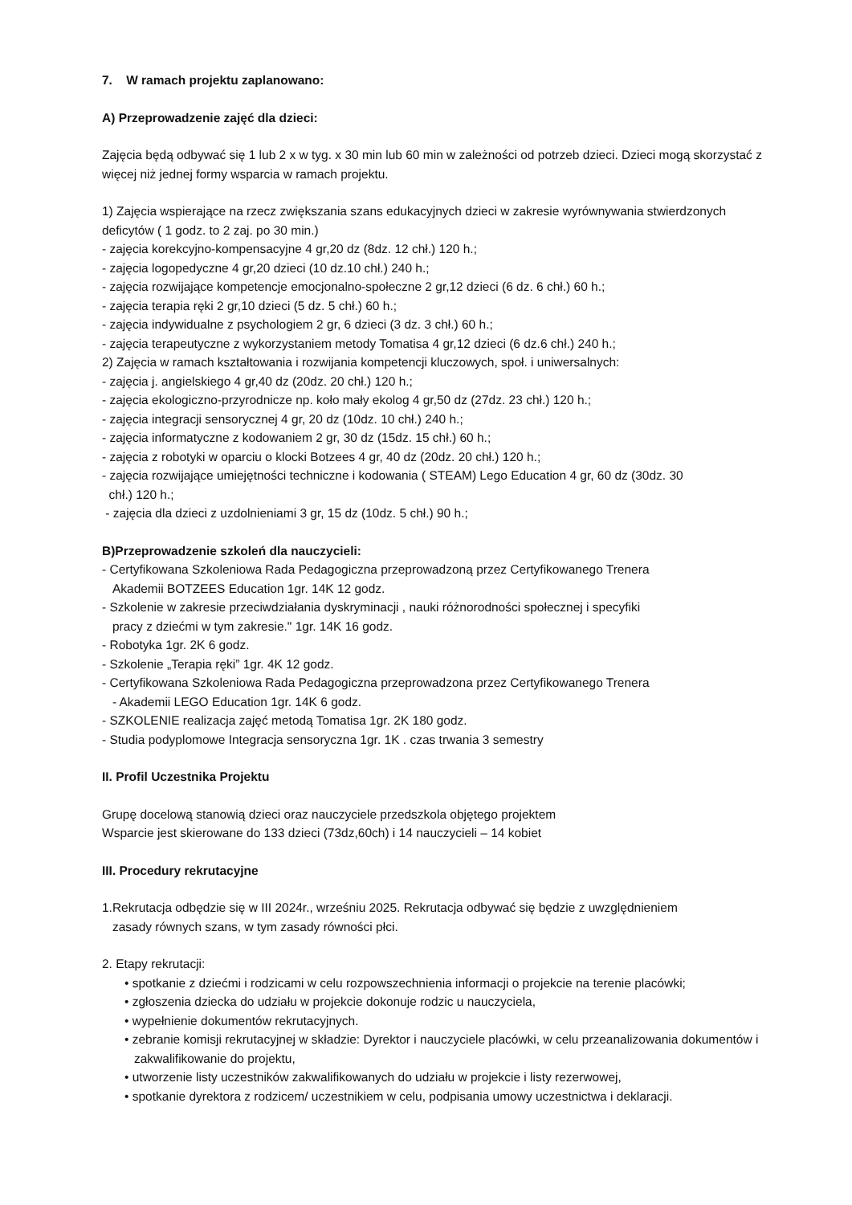7. W ramach projektu zaplanowano:
A) Przeprowadzenie zajęć dla dzieci:
Zajęcia będą odbywać się 1 lub 2 x w tyg. x 30 min lub 60 min w zależności od potrzeb dzieci. Dzieci mogą skorzystać z więcej niż jednej formy wsparcia w ramach projektu.
1) Zajęcia wspierające na rzecz zwiększania szans edukacyjnych dzieci w zakresie wyrównywania stwierdzonych deficytów ( 1 godz. to 2 zaj. po 30 min.)
- zajęcia korekcyjno-kompensacyjne 4 gr,20 dz (8dz. 12 chł.) 120 h.;
- zajęcia logopedyczne 4 gr,20 dzieci (10 dz.10 chł.) 240 h.;
- zajęcia rozwijające kompetencje emocjonalno-społeczne 2 gr,12 dzieci (6 dz. 6 chł.) 60 h.;
- zajęcia terapia ręki 2 gr,10 dzieci (5 dz. 5 chł.) 60 h.;
- zajęcia indywidualne z psychologiem 2 gr, 6 dzieci (3 dz. 3 chł.) 60 h.;
- zajęcia terapeutyczne z wykorzystaniem metody Tomatisa 4 gr,12 dzieci (6 dz.6 chł.) 240 h.;
2) Zajęcia w ramach kształtowania i rozwijania kompetencji kluczowych, społ. i uniwersalnych:
- zajęcia j. angielskiego 4 gr,40 dz (20dz. 20 chł.) 120 h.;
- zajęcia ekologiczno-przyrodnicze np. koło mały ekolog 4 gr,50 dz (27dz. 23 chł.) 120 h.;
- zajęcia integracji sensorycznej 4 gr, 20 dz (10dz. 10 chł.) 240 h.;
- zajęcia informatyczne z kodowaniem 2 gr, 30 dz (15dz. 15 chł.) 60 h.;
- zajęcia z robotyki w oparciu o klocki Botzees 4 gr, 40 dz (20dz. 20 chł.) 120 h.;
- zajęcia rozwijające umiejętności techniczne i kodowania ( STEAM) Lego Education 4 gr, 60 dz (30dz. 30
chł.) 120 h.;
- zajęcia dla dzieci z uzdolnieniami 3 gr, 15 dz (10dz. 5 chł.) 90 h.;
B)Przeprowadzenie szkoleń dla nauczycieli:
- Certyfikowana Szkoleniowa Rada Pedagogiczna przeprowadzoną przez Certyfikowanego Trenera
Akademii BOTZEES Education 1gr. 14K 12 godz.
- Szkolenie w zakresie przeciwdziałania dyskryminacji , nauki różnorodności społecznej i specyfiki
pracy z dziećmi w tym zakresie." 1gr. 14K 16 godz.
- Robotyka 1gr. 2K 6 godz.
- Szkolenie „Terapia ręki” 1gr. 4K 12 godz.
- Certyfikowana Szkoleniowa Rada Pedagogiczna przeprowadzona przez Certyfikowanego Trenera
- Akademii LEGO Education 1gr. 14K 6 godz.
- SZKOLENIE realizacja zajęć metodą Tomatisa 1gr. 2K 180 godz.
- Studia podyplomowe Integracja sensoryczna 1gr. 1K . czas trwania 3 semestry
II. Profil Uczestnika Projektu
Grupę docelową stanowią dzieci oraz nauczyciele przedszkola objętego projektem
Wsparcie jest skierowane do 133 dzieci (73dz,60ch) i 14 nauczycieli – 14 kobiet
III. Procedury rekrutacyjne
1.Rekrutacja odbędzie się w III 2024r., wrześniu 2025. Rekrutacja odbywać się będzie z uwzględnieniem
zasady równych szans, w tym zasady równości płci.
2. Etapy rekrutacji:
• spotkanie z dziećmi i rodzicami w celu rozpowszechnienia informacji o projekcie na terenie placówki;
• zgłoszenia dziecka do udziału w projekcie dokonuje rodzic u nauczyciela,
• wypełnienie dokumentów rekrutacyjnych.
• zebranie komisji rekrutacyjnej w składzie: Dyrektor i nauczyciele placówki, w celu przeanalizowania dokumentów i zakwalifikowanie do projektu,
• utworzenie listy uczestników zakwalifikowanych do udziału w projekcie i listy rezerwowej,
• spotkanie dyrektora z rodzicem/ uczestnikiem w celu, podpisania umowy uczestnictwa i deklaracji.